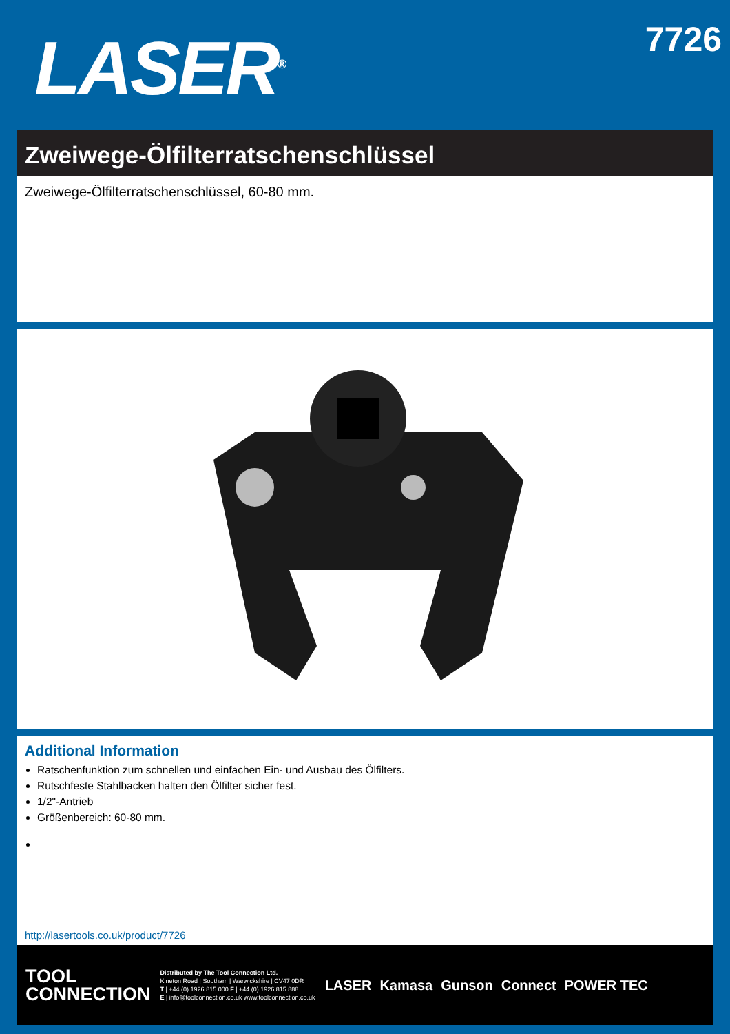LASER<sup>®</sup>
7726
Zweiwege-Ölfilterratschenschlüssel
Zweiwege-Ölfilterratschenschlüssel, 60-80 mm.
Additional Information
Ratschenfunktion zum schnellen und einfachen Ein- und Ausbau des Ölfilters.
Rutschfeste Stahlbacken halten den Ölfilter sicher fest.
1/2"-Antrieb
Größenbereich: 60-80 mm.
http://lasertools.co.uk/product/7726
TOOL
CONNECTION
Distributed by The Tool Connection Ltd.
Kineton Road | Southam | Warwickshire | CV47 0DR
T | +44 (0) 1926 815 000 F | +44 (0) 1926 815 888
E | info@toolconnection.co.uk www.toolconnection.co.uk
LASER Kamasa Gunson Connect POWER TEC